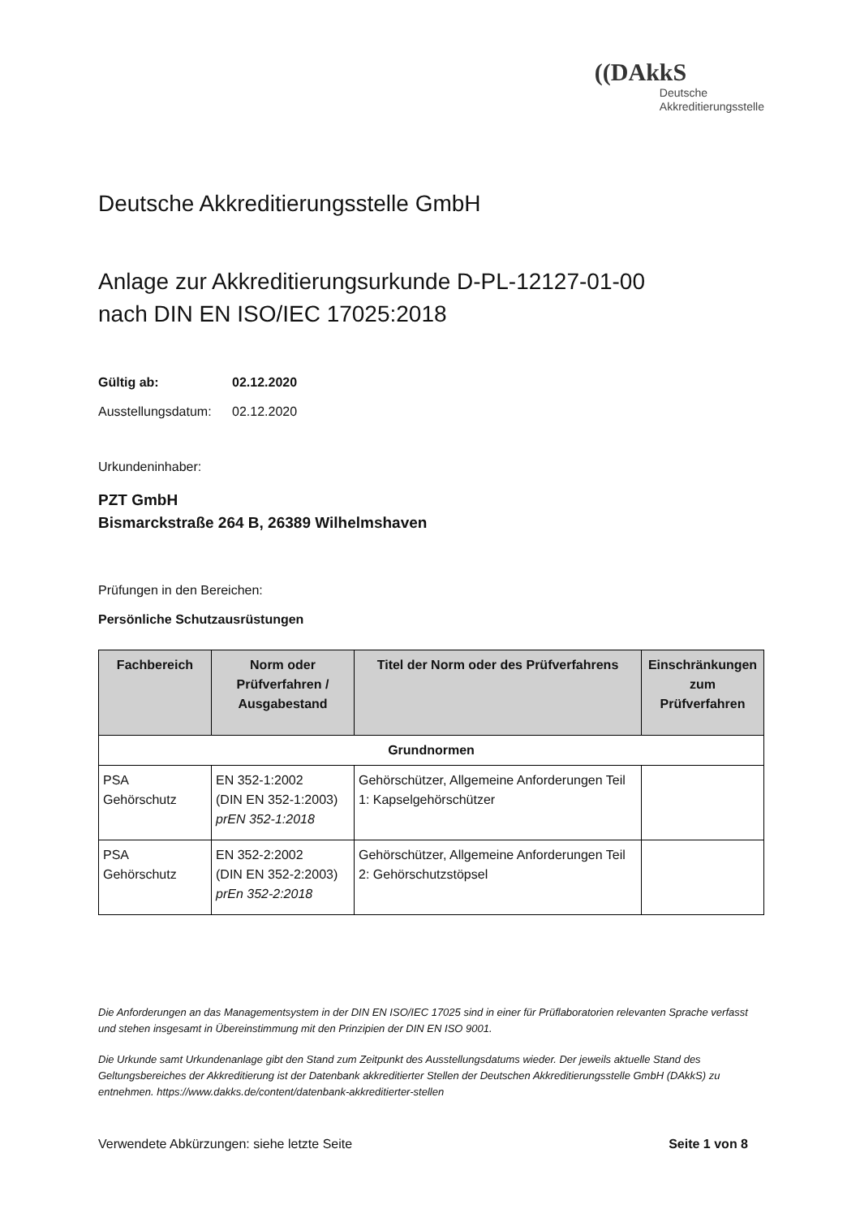((DAkkS
Deutsche
Akkreditierungsstelle
Deutsche Akkreditierungsstelle GmbH
Anlage zur Akkreditierungsurkunde D-PL-12127-01-00
nach DIN EN ISO/IEC 17025:2018
Gültig ab: 02.12.2020
Ausstellungsdatum: 02.12.2020
Urkundeninhaber:
PZT GmbH
Bismarckstraße 264 B, 26389 Wilhelmshaven
Prüfungen in den Bereichen:
Persönliche Schutzausrüstungen
| Fachbereich | Norm oder Prüfverfahren / Ausgabestand | Titel der Norm oder des Prüfverfahrens | Einschränkungen zum Prüfverfahren |
| --- | --- | --- | --- |
| Grundnormen | | | |
| PSA Gehörschutz | EN 352-1:2002 (DIN EN 352-1:2003) prEN 352-1:2018 | Gehörschützer, Allgemeine Anforderungen Teil 1: Kapselgehörschützer | |
| PSA Gehörschutz | EN 352-2:2002 (DIN EN 352-2:2003) prEn 352-2:2018 | Gehörschützer, Allgemeine Anforderungen Teil 2: Gehörschutzstöpsel | |
Die Anforderungen an das Managementsystem in der DIN EN ISO/IEC 17025 sind in einer für Prüflaboratorien relevanten Sprache verfasst und stehen insgesamt in Übereinstimmung mit den Prinzipien der DIN EN ISO 9001.
Die Urkunde samt Urkundenanlage gibt den Stand zum Zeitpunkt des Ausstellungsdatums wieder. Der jeweils aktuelle Stand des Geltungsbereiches der Akkreditierung ist der Datenbank akkreditierter Stellen der Deutschen Akkreditierungsstelle GmbH (DAkkS) zu entnehmen. https://www.dakks.de/content/datenbank-akkreditierter-stellen
Verwendete Abkürzungen: siehe letzte Seite Seite 1 von 8